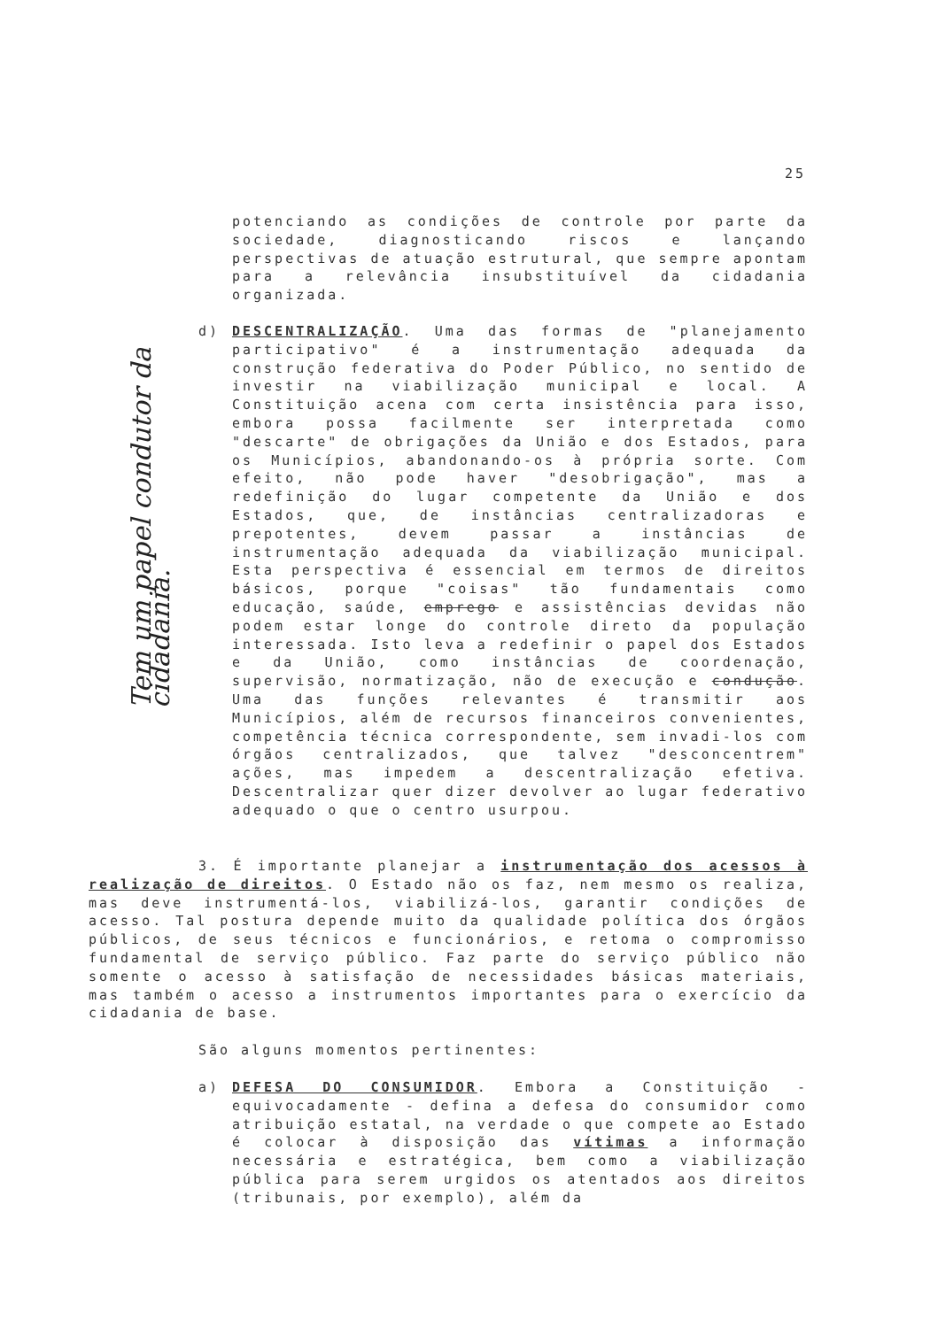25
Tem um papel condutor da cidadania.
potenciando as condições de controle por parte da sociedade, diagnosticando riscos e lançando perspectivas de atuação estrutural, que sempre apontam para a relevância insubstituível da cidadania organizada.
d) DESCENTRALIZAÇÃO. Uma das formas de "planejamento participativo" é a instrumentação adequada da construção federativa do Poder Público, no sentido de investir na viabilização municipal e local. A Constituição acena com certa insistência para isso, embora possa facilmente ser interpretada como "descarte" de obrigações da União e dos Estados, para os Municípios, abandonando-os à própria sorte. Com efeito, não pode haver "desobrigação", mas a redefinição do lugar competente da União e dos Estados, que, de instâncias centralizadoras e prepotentes, devem passar a instâncias de instrumentação adequada da viabilização municipal. Esta perspectiva é essencial em termos de direitos básicos, porque "coisas" tão fundamentais como educação, saúde, emprego e assistências devidas não podem estar longe do controle direto da população interessada. Isto leva a redefinir o papel dos Estados e da União, como instâncias de coordenação, supervisão, normatização, não de execução e condução. Uma das funções relevantes é transmitir aos Municípios, além de recursos financeiros convenientes, competência técnica correspondente, sem invadi-los com órgãos centralizados, que talvez "desconcentrem" ações, mas impedem a descentralização efetiva. Descentralizar quer dizer devolver ao lugar federativo adequado o que o centro usurpou.
3. É importante planejar a instrumentação dos acessos à realização de direitos. O Estado não os faz, nem mesmo os realiza, mas deve instrumentá-los, viabilizá-los, garantir condições de acesso. Tal postura depende muito da qualidade política dos órgãos públicos, de seus técnicos e funcionários, e retoma o compromisso fundamental de serviço público. Faz parte do serviço público não somente o acesso à satisfação de necessidades básicas materiais, mas também o acesso a instrumentos importantes para o exercício da cidadania de base.
São alguns momentos pertinentes:
a) DEFESA DO CONSUMIDOR. Embora a Constituição - equivocadamente - defina a defesa do consumidor como atribuição estatal, na verdade o que compete ao Estado é colocar à disposição das vítimas a informação necessária e estratégica, bem como a viabilização pública para serem urgidos os atentados aos direitos (tribunais, por exemplo), além da